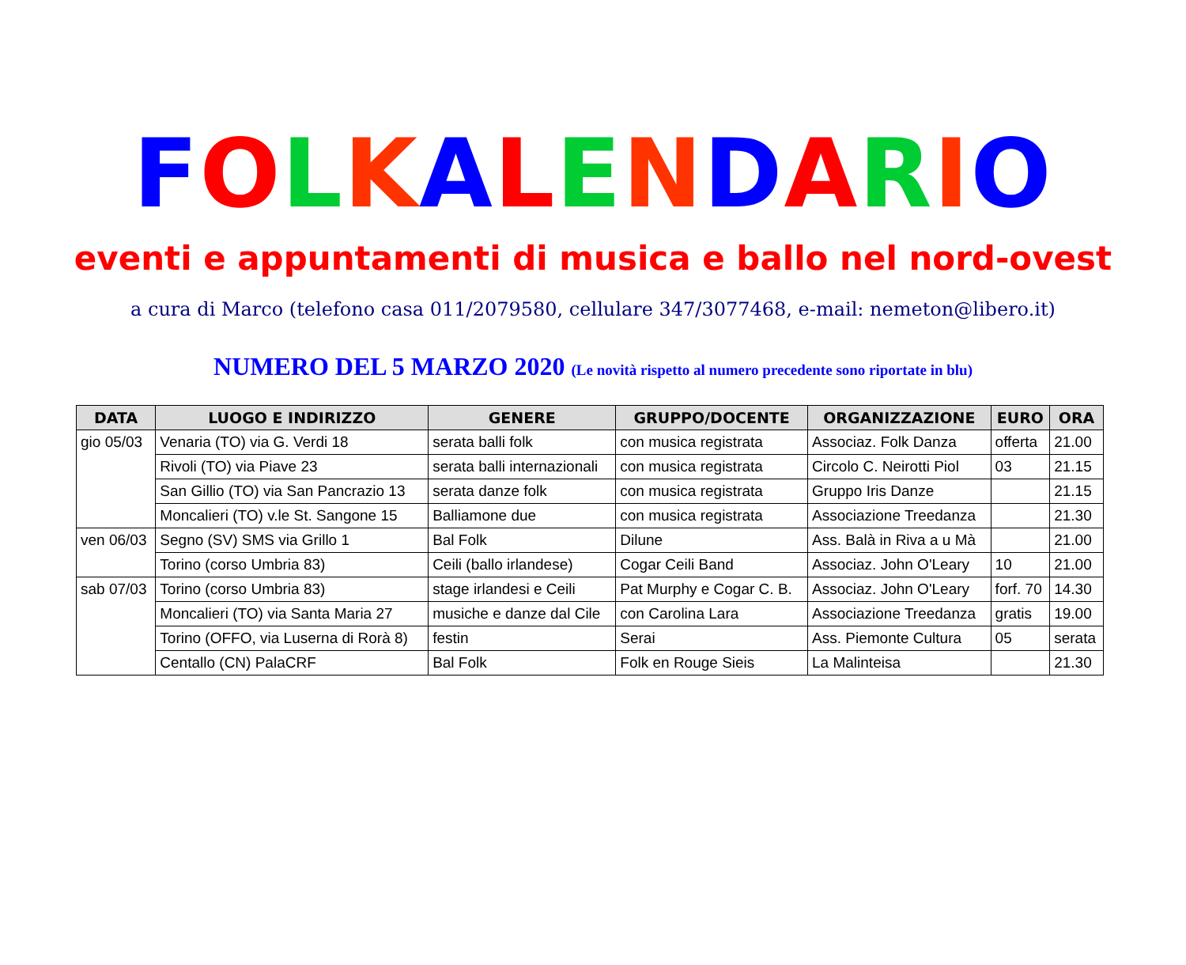FOLKALENDARIO
eventi e appuntamenti di musica e ballo nel nord-ovest
a cura di Marco (telefono casa 011/2079580, cellulare 347/3077468, e-mail: nemeton@libero.it)
NUMERO DEL 5 MARZO 2020 (Le novità rispetto al numero precedente sono riportate in blu)
| DATA | LUOGO E INDIRIZZO | GENERE | GRUPPO/DOCENTE | ORGANIZZAZIONE | EURO | ORA |
| --- | --- | --- | --- | --- | --- | --- |
| gio 05/03 | Venaria (TO) via G. Verdi 18 | serata balli folk | con musica registrata | Associaz. Folk Danza | offerta | 21.00 |
| | Rivoli (TO) via Piave 23 | serata balli internazionali | con musica registrata | Circolo C. Neirotti Piol | 03 | 21.15 |
| | San Gillio (TO) via San Pancrazio 13 | serata danze folk | con musica registrata | Gruppo Iris Danze | | 21.15 |
| | Moncalieri (TO) v.le St. Sangone 15 | Balliamone due | con musica registrata | Associazione Treedanza | | 21.30 |
| ven 06/03 | Segno (SV) SMS via Grillo 1 | Bal Folk | Dilune | Ass. Balà in Riva a u Mà | | 21.00 |
| | Torino (corso Umbria 83) | Ceili (ballo irlandese) | Cogar Ceili Band | Associaz. John O'Leary | 10 | 21.00 |
| sab 07/03 | Torino (corso Umbria 83) | stage irlandesi e Ceili | Pat Murphy e Cogar C. B. | Associaz. John O'Leary | forf. 70 | 14.30 |
| | Moncalieri (TO) via Santa Maria 27 | musiche e danze dal Cile | con Carolina Lara | Associazione Treedanza | gratis | 19.00 |
| | Torino (OFFO, via Luserna di Rorà 8) | festin | Serai | Ass. Piemonte Cultura | 05 | serata |
| | Centallo (CN) PalaCRF | Bal Folk | Folk en Rouge Sieis | La Malinteisa | | 21.30 |